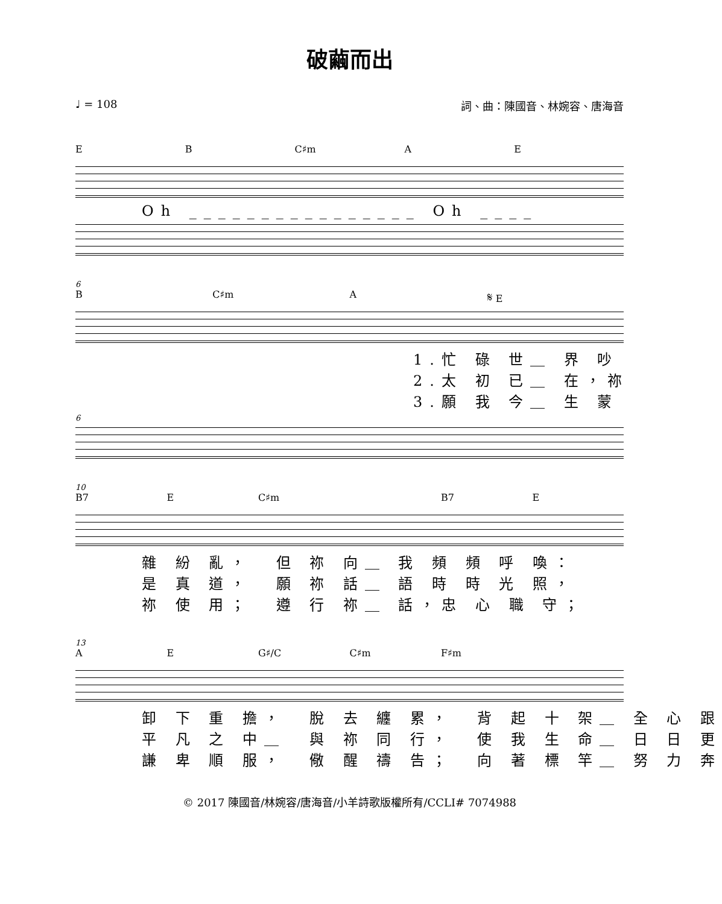破繭而出
♩ = 108 詞、曲：陳國音、林婉容、唐海音
E B C♯m A E
Oh ________________ Oh ____
6
B C♯m A 𝄋 E
1.忙 碌 世＿ 界 吵 2.太 初 已＿ 在，祢 3.願 我 今＿ 生 蒙
6
10
B7 E C♯m B7 E
雜 紛 亂， 但 祢 向＿ 我 頻 頻 呼 喚： 是 真 道， 願 祢 話＿ 語 時 時 光 照， 祢 使 用； 遵 行 祢＿ 話，忠 心 職 守；
13
A E G♯/C C♯m F♯m
卸 下 重 擔， 脫 去 纏 累， 背 起 十 架＿ 全 心 跟 平 凡 之 中＿ 與 祢 同 行， 使 我 生 命＿ 日 日 更 謙 卑 順 服， 儆 醒 禱 告； 向 著 標 竿＿ 努 力 奔
© 2017 陳國音/林婉容/唐海音/小羊詩歌版權所有/CCLI# 7074988